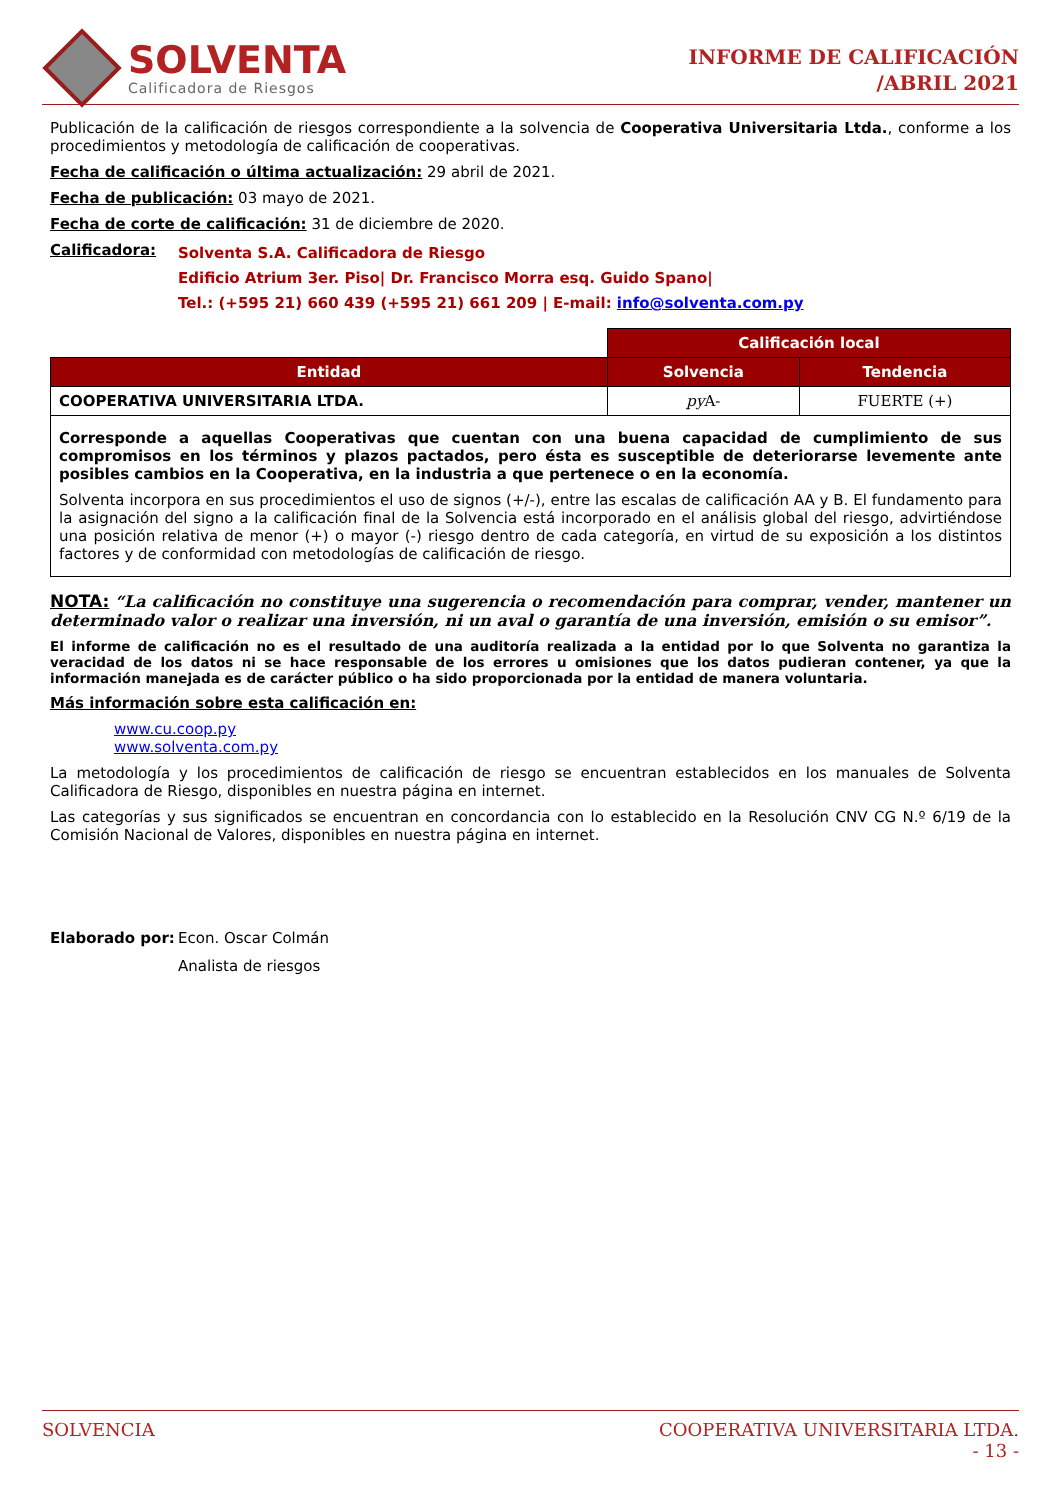SOLVENTA
Calificadora de Riesgos
INFORME DE CALIFICACIÓN
/ABRIL 2021
Publicación de la calificación de riesgos correspondiente a la solvencia de Cooperativa Universitaria Ltda., conforme a los procedimientos y metodología de calificación de cooperativas.
Fecha de calificación o última actualización: 29 abril de 2021.
Fecha de publicación: 03 mayo de 2021.
Fecha de corte de calificación: 31 de diciembre de 2020.
Calificadora:
Solventa S.A. Calificadora de Riesgo
Edificio Atrium 3er. Piso| Dr. Francisco Morra esq. Guido Spano|
Tel.: (+595 21) 660 439 (+595 21) 661 209 | E-mail: info@solventa.com.py
| | Calificación local | |
| Entidad | Solvencia | Tendencia |
| COOPERATIVA UNIVERSITARIA LTDA. | py A- | FUERTE (+) |
| Corresponde a aquellas Cooperativas que cuentan con una buena capacidad de cumplimiento de sus compromisos en los términos y plazos pactados, pero ésta es susceptible de deteriorarse levemente ante posibles cambios en la Cooperativa, en la industria a que pertenece o en la economía. Solventa incorpora en sus procedimientos el uso de signos (+/-), entre las escalas de calificación AA y B. El fundamento para la asignación del signo a la calificación final de la Solvencia está incorporado en el análisis global del riesgo, advirtiéndose una posición relativa de menor (+) o mayor (-) riesgo dentro de cada categoría, en virtud de su exposición a los distintos factores y de conformidad con metodologías de calificación de riesgo. | | |
NOTA: “La calificación no constituye una sugerencia o recomendación para comprar, vender, mantener un determinado valor o realizar una inversión, ni un aval o garantía de una inversión, emisión o su emisor”.
El informe de calificación no es el resultado de una auditoría realizada a la entidad por lo que Solventa no garantiza la veracidad de los datos ni se hace responsable de los errores u omisiones que los datos pudieran contener, ya que la información manejada es de carácter público o ha sido proporcionada por la entidad de manera voluntaria.
Más información sobre esta calificación en:
www.cu.coop.py
www.solventa.com.py
La metodología y los procedimientos de calificación de riesgo se encuentran establecidos en los manuales de Solventa Calificadora de Riesgo, disponibles en nuestra página en internet.
Las categorías y sus significados se encuentran en concordancia con lo establecido en la Resolución CNV CG N.º 6/19 de la Comisión Nacional de Valores, disponibles en nuestra página en internet.
Elaborado por: Econ. Oscar Colmán
Analista de riesgos
SOLVENCIA COOPERATIVA UNIVERSITARIA LTDA.
- 13 -